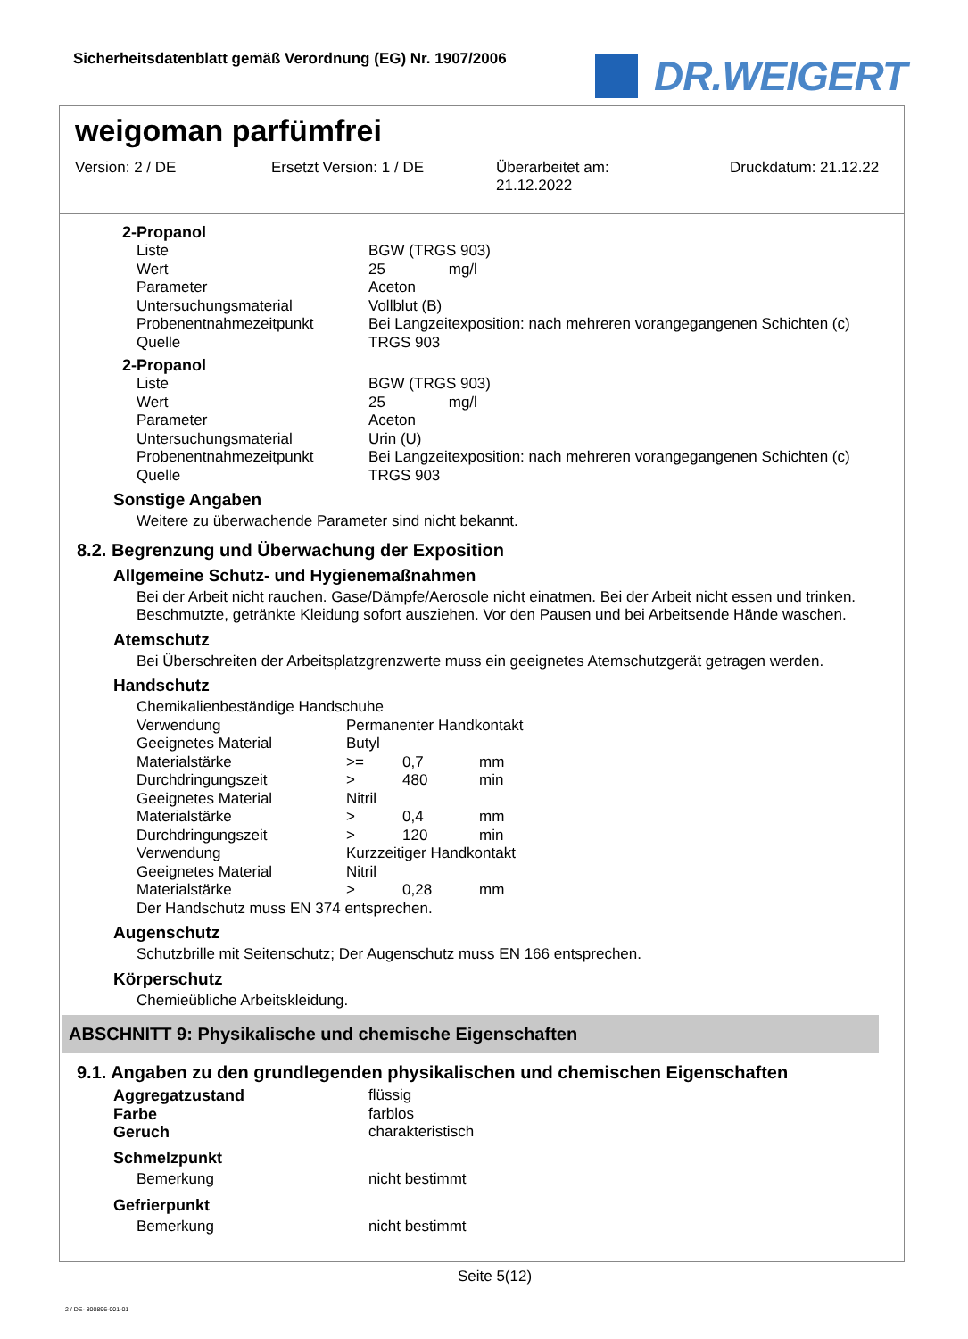Sicherheitsdatenblatt gemäß Verordnung (EG) Nr. 1907/2006
DR.WEIGERT
weigoman parfümfrei
Version: 2 / DE Ersetzt Version: 1 / DE Überarbeitet am:
21.12.2022
Druckdatum: 21.12.22
2-Propanol
| Liste | BGW (TRGS 903) |
| Wert | 25 mg/l |
| Parameter | Aceton |
| Untersuchungsmaterial | Vollblut (B) |
| Probenentnahmezeitpunkt | Bei Langzeitexposition: nach mehreren vorangegangenen Schichten (c) |
| Quelle | TRGS 903 |
2-Propanol
| Liste | BGW (TRGS 903) |
| Wert | 25 mg/l |
| Parameter | Aceton |
| Untersuchungsmaterial | Urin (U) |
| Probenentnahmezeitpunkt | Bei Langzeitexposition: nach mehreren vorangegangenen Schichten (c) |
| Quelle | TRGS 903 |
Sonstige Angaben
Weitere zu überwachende Parameter sind nicht bekannt.
8.2. Begrenzung und Überwachung der Exposition
Allgemeine Schutz- und Hygienemaßnahmen
Bei der Arbeit nicht rauchen. Gase/Dämpfe/Aerosole nicht einatmen. Bei der Arbeit nicht essen und trinken. Beschmutzte, getränkte Kleidung sofort ausziehen. Vor den Pausen und bei Arbeitsende Hände waschen.
Atemschutz
Bei Überschreiten der Arbeitsplatzgrenzwerte muss ein geeignetes Atemschutzgerät getragen werden.
Handschutz
Chemikalienbeständige Handschuhe
| Verwendung | Permanenter Handkontakt | | |
| Geeignetes Material | Butyl | | |
| Materialstärke | >= | 0,7 | mm |
| Durchdringungszeit | > | 480 | min |
| Geeignetes Material | Nitril | | |
| Materialstärke | > | 0,4 | mm |
| Durchdringungszeit | > | 120 | min |
| Verwendung | Kurzzeitiger Handkontakt | | |
| Geeignetes Material | Nitril | | |
| Materialstärke | > | 0,28 | mm |
Der Handschutz muss EN 374 entsprechen.
Augenschutz
Schutzbrille mit Seitenschutz; Der Augenschutz muss EN 166 entsprechen.
Körperschutz
Chemieübliche Arbeitskleidung.
ABSCHNITT 9: Physikalische und chemische Eigenschaften
9.1. Angaben zu den grundlegenden physikalischen und chemischen Eigenschaften
| Aggregatzustand | flüssig |
| Farbe | farblos |
| Geruch | charakteristisch |
| Schmelzpunkt | |
| Bemerkung | nicht bestimmt |
| Gefrierpunkt | |
| Bemerkung | nicht bestimmt |
Seite 5(12)
2 / DE- 800896-001-01